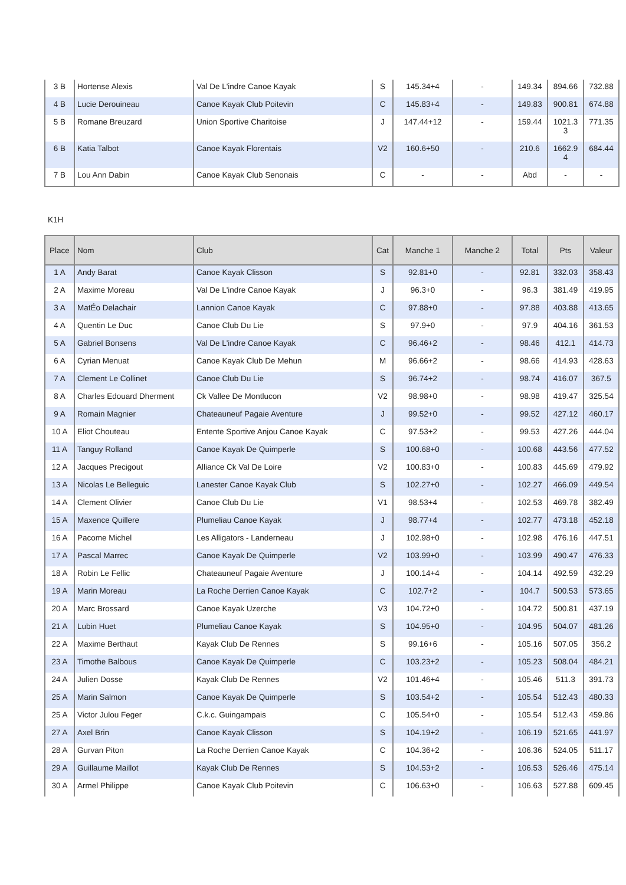| 3 B | Hortense Alexis | Val De L'indre Canoe Kayak | S | 145.34+4 | - | 149.34 | 894.66 | 732.88 |
| 4 B | Lucie Derouineau | Canoe Kayak Club Poitevin | C | 145.83+4 | - | 149.83 | 900.81 | 674.88 |
| 5 B | Romane Breuzard | Union Sportive Charitoise | J | 147.44+12 | - | 159.44 | 1021.3 3 | 771.35 |
| 6 B | Katia Talbot | Canoe Kayak Florentais | V2 | 160.6+50 | - | 210.6 | 1662.9 4 | 684.44 |
| 7 B | Lou Ann Dabin | Canoe Kayak Club Senonais | C | - | - | Abd | - | - |
K1H
| Place | Nom | Club | Cat | Manche 1 | Manche 2 | Total | Pts | Valeur |
| --- | --- | --- | --- | --- | --- | --- | --- | --- |
| 1 A | Andy Barat | Canoe Kayak Clisson | S | 92.81+0 | - | 92.81 | 332.03 | 358.43 |
| 2 A | Maxime Moreau | Val De L'indre Canoe Kayak | J | 96.3+0 | - | 96.3 | 381.49 | 419.95 |
| 3 A | MatÉo Delachair | Lannion Canoe Kayak | C | 97.88+0 | - | 97.88 | 403.88 | 413.65 |
| 4 A | Quentin Le Duc | Canoe Club Du Lie | S | 97.9+0 | - | 97.9 | 404.16 | 361.53 |
| 5 A | Gabriel Bonsens | Val De L'indre Canoe Kayak | C | 96.46+2 | - | 98.46 | 412.1 | 414.73 |
| 6 A | Cyrian Menuat | Canoe Kayak Club De Mehun | M | 96.66+2 | - | 98.66 | 414.93 | 428.63 |
| 7 A | Clement Le Collinet | Canoe Club Du Lie | S | 96.74+2 | - | 98.74 | 416.07 | 367.5 |
| 8 A | Charles Edouard Dherment | Ck Vallee De Montlucon | V2 | 98.98+0 | - | 98.98 | 419.47 | 325.54 |
| 9 A | Romain Magnier | Chateauneuf Pagaie Aventure | J | 99.52+0 | - | 99.52 | 427.12 | 460.17 |
| 10 A | Eliot Chouteau | Entente Sportive Anjou Canoe Kayak | C | 97.53+2 | - | 99.53 | 427.26 | 444.04 |
| 11 A | Tanguy Rolland | Canoe Kayak De Quimperle | S | 100.68+0 | - | 100.68 | 443.56 | 477.52 |
| 12 A | Jacques Precigout | Alliance Ck Val De Loire | V2 | 100.83+0 | - | 100.83 | 445.69 | 479.92 |
| 13 A | Nicolas Le Belleguic | Lanester Canoe Kayak Club | S | 102.27+0 | - | 102.27 | 466.09 | 449.54 |
| 14 A | Clement Olivier | Canoe Club Du Lie | V1 | 98.53+4 | - | 102.53 | 469.78 | 382.49 |
| 15 A | Maxence Quillere | Plumeliau Canoe Kayak | J | 98.77+4 | - | 102.77 | 473.18 | 452.18 |
| 16 A | Pacome Michel | Les Alligators - Landerneau | J | 102.98+0 | - | 102.98 | 476.16 | 447.51 |
| 17 A | Pascal Marrec | Canoe Kayak De Quimperle | V2 | 103.99+0 | - | 103.99 | 490.47 | 476.33 |
| 18 A | Robin Le Fellic | Chateauneuf Pagaie Aventure | J | 100.14+4 | - | 104.14 | 492.59 | 432.29 |
| 19 A | Marin Moreau | La Roche Derrien Canoe Kayak | C | 102.7+2 | - | 104.7 | 500.53 | 573.65 |
| 20 A | Marc Brossard | Canoe Kayak Uzerche | V3 | 104.72+0 | - | 104.72 | 500.81 | 437.19 |
| 21 A | Lubin Huet | Plumeliau Canoe Kayak | S | 104.95+0 | - | 104.95 | 504.07 | 481.26 |
| 22 A | Maxime Berthaut | Kayak Club De Rennes | S | 99.16+6 | - | 105.16 | 507.05 | 356.2 |
| 23 A | Timothe Balbous | Canoe Kayak De Quimperle | C | 103.23+2 | - | 105.23 | 508.04 | 484.21 |
| 24 A | Julien Dosse | Kayak Club De Rennes | V2 | 101.46+4 | - | 105.46 | 511.3 | 391.73 |
| 25 A | Marin Salmon | Canoe Kayak De Quimperle | S | 103.54+2 | - | 105.54 | 512.43 | 480.33 |
| 25 A | Victor Julou Feger | C.k.c. Guingampais | C | 105.54+0 | - | 105.54 | 512.43 | 459.86 |
| 27 A | Axel Brin | Canoe Kayak Clisson | S | 104.19+2 | - | 106.19 | 521.65 | 441.97 |
| 28 A | Gurvan Piton | La Roche Derrien Canoe Kayak | C | 104.36+2 | - | 106.36 | 524.05 | 511.17 |
| 29 A | Guillaume Maillot | Kayak Club De Rennes | S | 104.53+2 | - | 106.53 | 526.46 | 475.14 |
| 30 A | Armel Philippe | Canoe Kayak Club Poitevin | C | 106.63+0 | - | 106.63 | 527.88 | 609.45 |